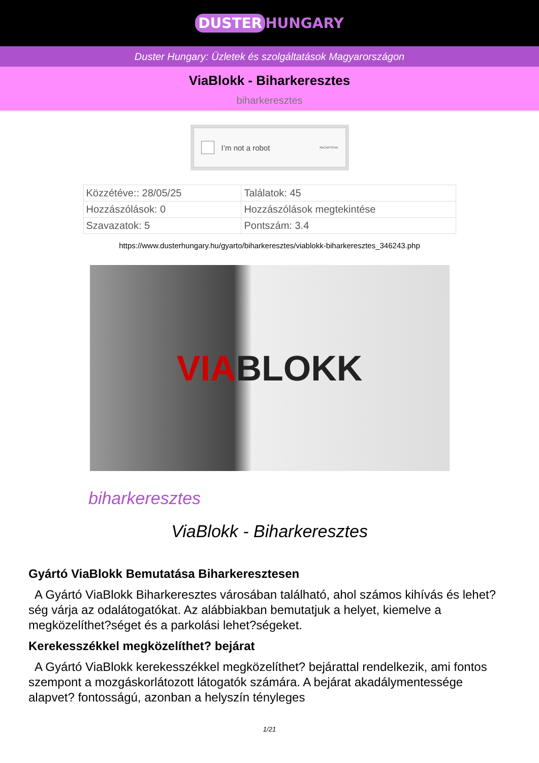DUSTER HUNGARY
Duster Hungary: Üzletek és szolgáltatások Magyarországon
ViaBlokk - Biharkeresztes
biharkeresztes
I’m not a robot ReCAPTCHA
| Közzétéve:: 28/05/25 | Találatok: 45 |
| Hozzászólások: 0 | Hozzászólások megtekintése |
| Szavazatok: 5 | Pontszám: 3.4 |
https://www.dusterhungary.hu/gyarto/biharkeresztes/viablokk-biharkeresztes_346243.php
VIA BLOKK
biharkeresztes
ViaBlokk - Biharkeresztes
Gyártó ViaBlokk Bemutatása Biharkeresztesen
A Gyártó ViaBlokk Biharkeresztes városában található, ahol számos kihívás és lehet?ség várja az odalátogatókat. Az alábbiakban bemutatjuk a helyet, kiemelve a megközelíthet?séget és a parkolási lehet?ségeket.
Kerekesszékkel megközelíthet? bejárat
A Gyártó ViaBlokk kerekesszékkel megközelíthet? bejárattal rendelkezik, ami fontos szempont a mozgáskorlátozott látogatók számára. A bejárat akadálymentessége alapvet? fontosságú, azonban a helyszín tényleges
1/21